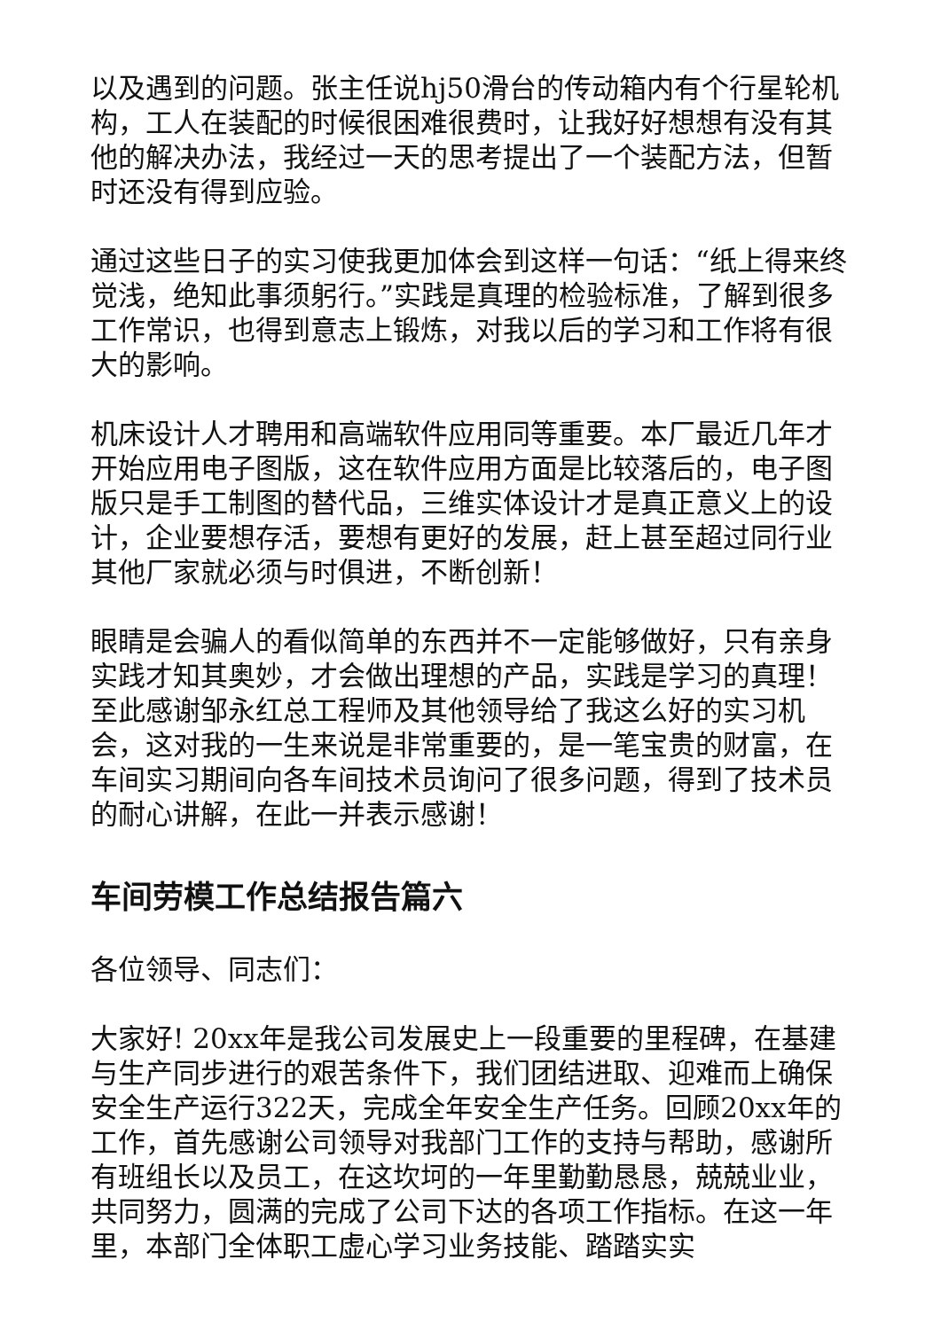以及遇到的问题。张主任说hj50滑台的传动箱内有个行星轮机构，工人在装配的时候很困难很费时，让我好好想想有没有其他的解决办法，我经过一天的思考提出了一个装配方法，但暂时还没有得到应验。
通过这些日子的实习使我更加体会到这样一句话：“纸上得来终觉浅，绝知此事须躬行。”实践是真理的检验标准，了解到很多工作常识，也得到意志上锻炼，对我以后的学习和工作将有很大的影响。
机床设计人才聘用和高端软件应用同等重要。本厂最近几年才开始应用电子图版，这在软件应用方面是比较落后的，电子图版只是手工制图的替代品，三维实体设计才是真正意义上的设计，企业要想存活，要想有更好的发展，赶上甚至超过同行业其他厂家就必须与时俱进，不断创新！
眼睛是会骗人的看似简单的东西并不一定能够做好，只有亲身实践才知其奥妙，才会做出理想的产品，实践是学习的真理！至此感谢邹永红总工程师及其他领导给了我这么好的实习机会，这对我的一生来说是非常重要的，是一笔宝贵的财富，在车间实习期间向各车间技术员询问了很多问题，得到了技术员的耐心讲解，在此一并表示感谢！
车间劳模工作总结报告篇六
各位领导、同志们：
大家好! 20xx年是我公司发展史上一段重要的里程碑，在基建与生产同步进行的艰苦条件下，我们团结进取、迎难而上确保安全生产运行322天，完成全年安全生产任务。回顾20xx年的工作，首先感谢公司领导对我部门工作的支持与帮助，感谢所有班组长以及员工，在这坎坷的一年里勤勤恳恳，兢兢业业，共同努力，圆满的完成了公司下达的各项工作指标。在这一年里，本部门全体职工虚心学习业务技能、踏踏实实